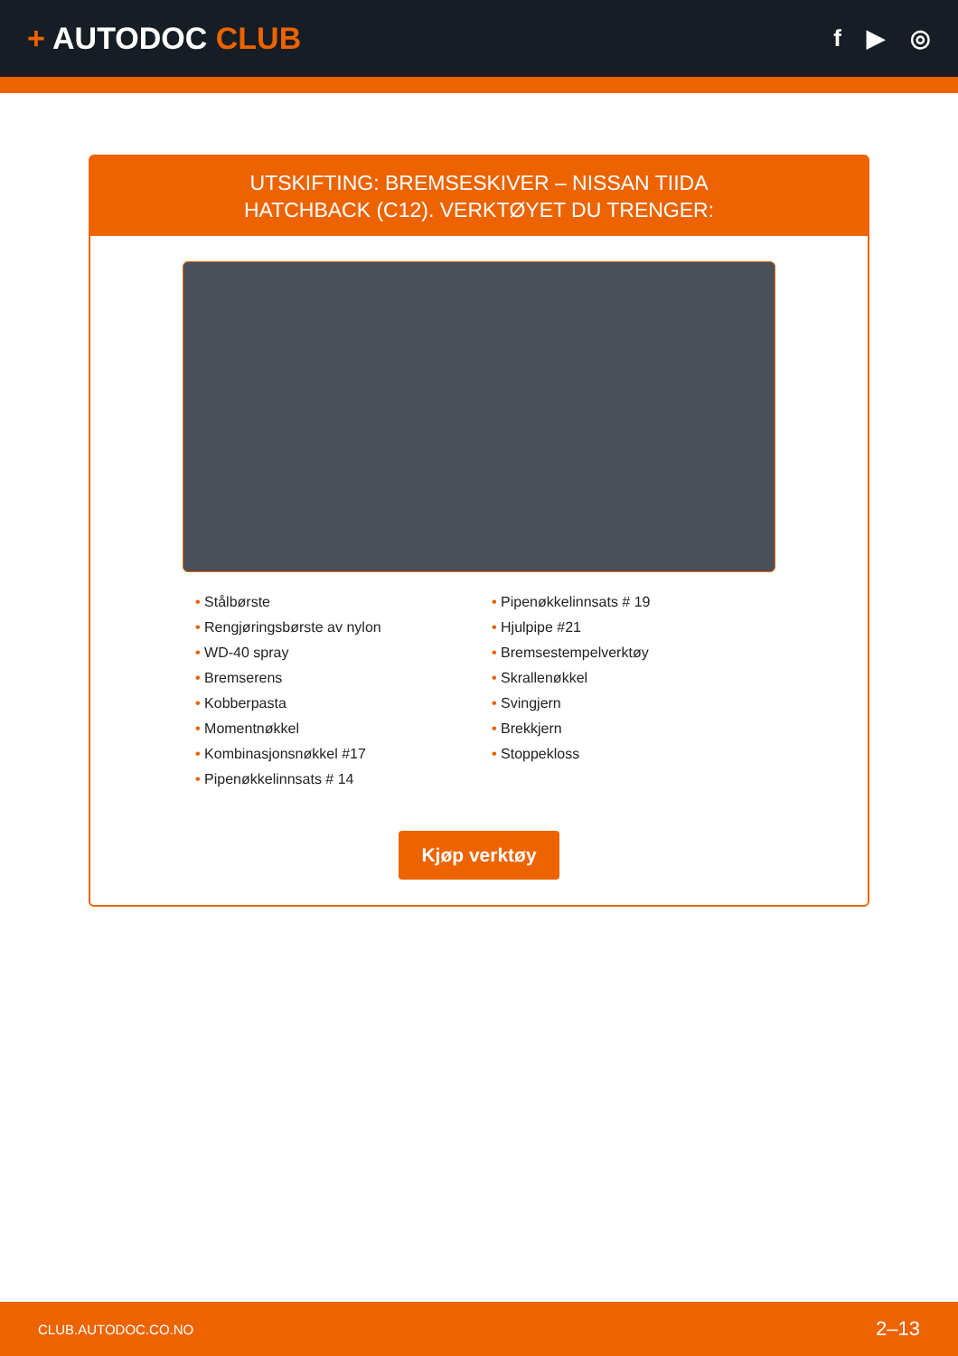+ AUTODOC CLUB
f ▶ ◎
UTSKIFTING: BREMSESKIVER – NISSAN TIIDA
HATCHBACK (C12). VERKTØYET DU TRENGER:
• Stålbørste
• Rengjøringsbørste av nylon
• WD-40 spray
• Bremserens
• Kobberpasta
• Momentnøkkel
• Kombinasjonsnøkkel #17
• Pipenøkkelinnsats # 14
• Pipenøkkelinnsats # 19
• Hjulpipe #21
• Bremsestempelverktøy
• Skrallenøkkel
• Svingjern
• Brekkjern
• Stoppekloss
Kjøp verktøy
CLUB.AUTODOC.CO.NO 2–13